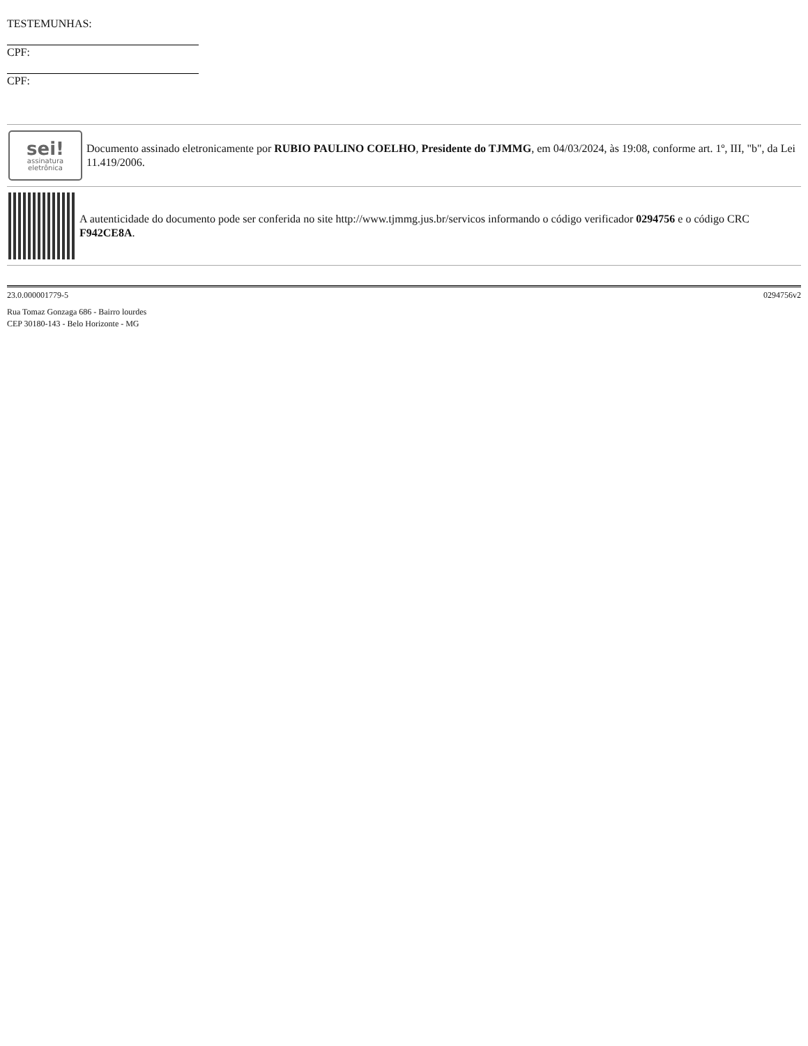TESTEMUNHAS:
CPF:
CPF:
sei!
assinatura
eletrônica
Documento assinado eletronicamente por RUBIO PAULINO COELHO, Presidente do TJMMG, em 04/03/2024, às 19:08, conforme art. 1º, III, "b", da Lei 11.419/2006.
A autenticidade do documento pode ser conferida no site http://www.tjmmg.jus.br/servicos informando o código verificador 0294756 e o código CRC F942CE8A.
23.0.000001779-5 0294756v2
Rua Tomaz Gonzaga 686 - Bairro lourdes
CEP 30180-143 - Belo Horizonte - MG